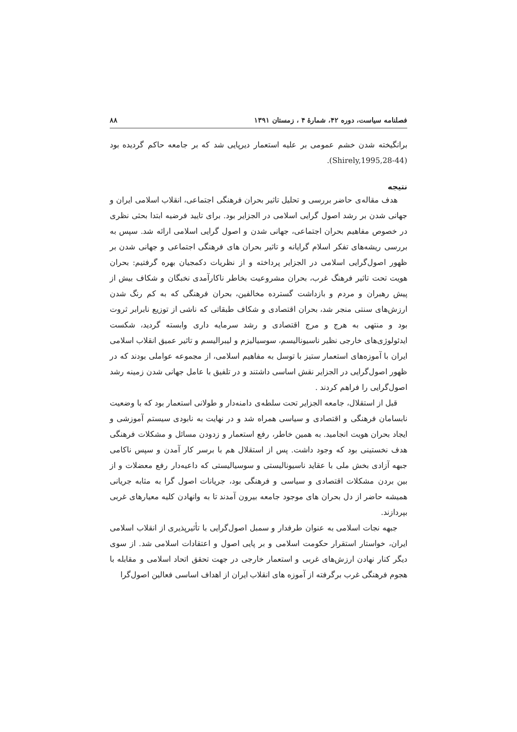فصلنامه سیاست، دوره ۴۲، شمارهٔ ۴ ، زمستان ۱۳۹۱ ۸۸
برانگیخته شدن خشم عمومی بر علیه استعمار دیرپایی شد که بر جامعه حاکم گردیده بود (Shirely,1995,28-44).
نتیجه
هدف مقاله‌ی حاضر بررسی و تحلیل تاثیر بحران فرهنگی اجتماعی، انقلاب اسلامی ایران و جهانی شدن بر رشد اصول گرایی اسلامی در الجزایر بود. برای تایید فرضیه ابتدا بحثی نظری در خصوص مفاهیم بحران اجتماعی، جهانی شدن و اصول گرایی اسلامی ارائه شد. سپس به بررسی ریشه‌های تفکر اسلام گرایانه و تاثیر بحران های فرهنگی اجتماعی و جهانی شدن بر ظهور اصول‌گرایی اسلامی در الجزایر پرداخته و از نظریات دکمجیان بهره گرفتیم: بحران هویت تحت تاثیر فرهنگ غرب، بحران مشروعیت بخاطر ناکارآمدی نخبگان و شکاف بیش از پیش رهبران و مردم و بازداشت گسترده مخالفین، بحران فرهنگی که به کم رنگ شدن ارزش‌های سنتی منجر شد، بحران اقتصادی و شکاف طبقاتی که ناشی از توزیع نابرابر ثروت بود و منتهی به هرج و مرج اقتصادی و رشد سرمایه داری وابسته گردید، شکست ایدئولوژی‌های خارجی نظیر ناسیونالیسم، سوسیالیزم و لیبرالیسم و تاثیر عمیق انقلاب اسلامی ایران با آموزه‌های استعمار ستیز با توسل به مفاهیم اسلامی، از مجموعه عواملی بودند که در ظهور اصول‌گرایی در الجزایر نقش اساسی داشتند و در تلفیق با عامل جهانی شدن زمینه رشد اصول‌گرایی را فراهم کردند .
قبل از استقلال، جامعه الجزایر تحت سلطه‌ی دامنه‌دار و طولانی استعمار بود که با وضعیت نابسامان فرهنگی و اقتصادی و سیاسی همراه شد و در نهایت به نابودی سیستم آموزشی و ایجاد بحران هویت انجامید. به همین خاطر، رفع استعمار و زدودن مسائل و مشکلات فرهنگی هدف نخستینی بود که وجود داشت. پس از استقلال هم با برسر کار آمدن و سپس ناکامی جبهه آزادی بخش ملی با عقاید ناسیونالیستی و سوسیالیستی که داعیه‌دار رفع معضلات و از بین بردن مشکلات اقتصادی و سیاسی و فرهنگی بود، جریانات اصول گرا به مثابه جریانی همیشه حاضر از دل بحران های موجود جامعه بیرون آمدند تا به وانهادن کلیه معیارهای غربی بپردازند.
جبهه نجات اسلامی به عنوان طرفدار و سمبل اصول‌گرایی با تأثیرپذیری از انقلاب اسلامی ایران، خواستار استقرار حکومت اسلامی و بر پایی اصول و اعتقادات اسلامی شد. از سوی دیگر کنار نهادن ارزش‌های غربی و استعمار خارجی در جهت تحقق اتحاد اسلامی و مقابله با هجوم فرهنگی غرب برگرفته از آموزه های انقلاب ایران از اهداف اساسی فعالین اصول‌گرا